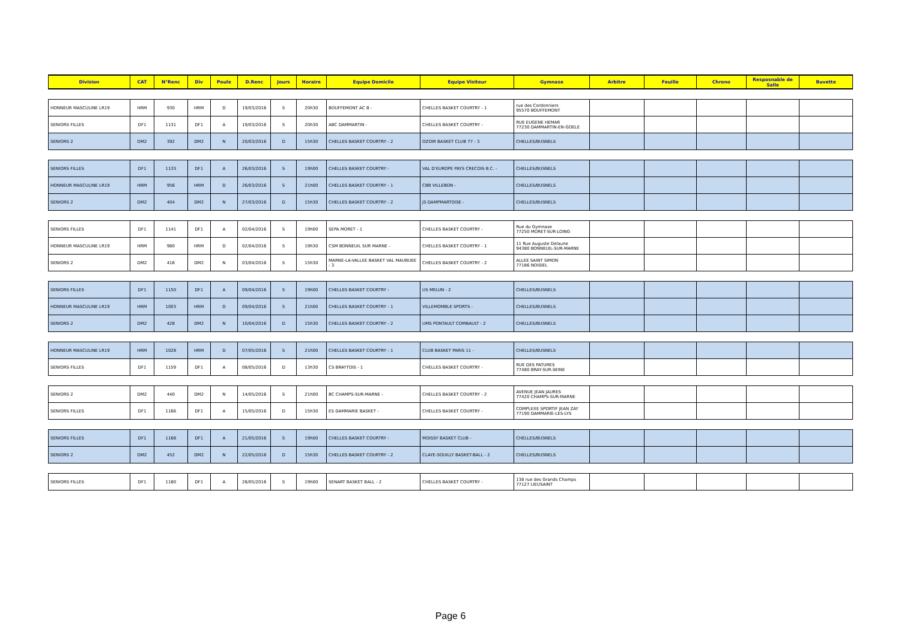| Division | CAT | N°Renc | Div | Poule | D.Renc | Jours | Horaire | Equipe Domicile | Equipe Visiteur | Gymnase | Arbitre | Feuille | Chrono | Resposnable de Salle | Buvette |
| --- | --- | --- | --- | --- | --- | --- | --- | --- | --- | --- | --- | --- | --- | --- | --- |
| HONNEUR MASCULINE LR19 | HRM | 930 | HRM | D | 19/03/2016 | S | 20h30 | BOUFFEMONT AC B - | CHELLES BASKET COURTRY - 1 | rue des Cordonniers 95570 BOUFFEMONT | | | | | |
| SENIORS FILLES | DF1 | 1131 | DF1 | A | 19/03/2016 | S | 20h30 | ABC DAMMARTIN - | CHELLES BASKET COURTRY - | RUE EUGENE HEMAR 77230 DAMMARTIN-EN-GOELE | | | | | |
| SENIORS 2 | DM2 | 392 | DM2 | N | 20/03/2016 | D | 15h30 | CHELLES BASKET COURTRY - 2 | OZOIR BASKET CLUB 77 - 3 | CHELLES/BUSNELS | | | | | |
| SENIORS FILLES | DF1 | 1133 | DF1 | A | 26/03/2016 | S | 19h00 | CHELLES BASKET COURTRY - | VAL D'EUROPE PAYS CRECOIS B.C. - | CHELLES/BUSNELS | | | | | |
| HONNEUR MASCULINE LR19 | HRM | 956 | HRM | D | 26/03/2016 | S | 21h00 | CHELLES BASKET COURTRY - 1 | CBB VILLEBON - | CHELLES/BUSNELS | | | | | |
| SENIORS 2 | DM2 | 404 | DM2 | N | 27/03/2016 | D | 15h30 | CHELLES BASKET COURTRY - 2 | JS DAMPMARTOISE - | CHELLES/BUSNELS | | | | | |
| SENIORS FILLES | DF1 | 1141 | DF1 | A | 02/04/2016 | S | 19h00 | SEPA MORET - 1 | CHELLES BASKET COURTRY - | Rue du Gymnase 77250 MORET-SUR-LOING | | | | | |
| HONNEUR MASCULINE LR19 | HRM | 980 | HRM | D | 02/04/2016 | S | 19h30 | CSM BONNEUIL SUR MARNE - | CHELLES BASKET COURTRY - 1 | 11 Rue Auguste Delaune 94380 BONNEUIL-SUR-MARNE | | | | | |
| SENIORS 2 | DM2 | 416 | DM2 | N | 03/04/2016 | S | 15h30 | MARNE-LA-VALLEE BASKET VAL MAUBUEE - 3 | CHELLES BASKET COURTRY - 2 | ALLEE SAINT SIMON 77186 NOISIEL | | | | | |
| SENIORS FILLES | DF1 | 1150 | DF1 | A | 09/04/2016 | S | 19h00 | CHELLES BASKET COURTRY - | US MELUN - 2 | CHELLES/BUSNELS | | | | | |
| HONNEUR MASCULINE LR19 | HRM | 1003 | HRM | D | 09/04/2016 | S | 21h00 | CHELLES BASKET COURTRY - 1 | VILLEMOMBLE SPORTS - | CHELLES/BUSNELS | | | | | |
| SENIORS 2 | DM2 | 428 | DM2 | N | 10/04/2016 | D | 15h30 | CHELLES BASKET COURTRY - 2 | UMS PONTAULT COMBAULT - 2 | CHELLES/BUSNELS | | | | | |
| HONNEUR MASCULINE LR19 | HRM | 1028 | HRM | D | 07/05/2016 | S | 21h00 | CHELLES BASKET COURTRY - 1 | CLUB BASKET PARIS 11 - | CHELLES/BUSNELS | | | | | |
| SENIORS FILLES | DF1 | 1159 | DF1 | A | 08/05/2016 | D | 13h30 | CS BRAYTOIS - 1 | CHELLES BASKET COURTRY - | RUE DES PATURES 77480 BRAY-SUR-SEINE | | | | | |
| SENIORS 2 | DM2 | 440 | DM2 | N | 14/05/2016 | S | 21h00 | BC CHAMPS-SUR-MARNE - | CHELLES BASKET COURTRY - 2 | AVENUE JEAN JAURES 77420 CHAMPS-SUR-MARNE | | | | | |
| SENIORS FILLES | DF1 | 1166 | DF1 | A | 15/05/2016 | D | 15h30 | ES DAMMARIE BASKET - | CHELLES BASKET COURTRY - | COMPLEXE SPORTIF JEAN ZAY 77190 DAMMARIE-LES-LYS | | | | | |
| SENIORS FILLES | DF1 | 1168 | DF1 | A | 21/05/2016 | S | 19h00 | CHELLES BASKET COURTRY - | MOISSY BASKET CLUB - | CHELLES/BUSNELS | | | | | |
| SENIORS 2 | DM2 | 452 | DM2 | N | 22/05/2016 | D | 15h30 | CHELLES BASKET COURTRY - 2 | CLAYE-SOUILLY BASKET-BALL - 2 | CHELLES/BUSNELS | | | | | |
| SENIORS FILLES | DF1 | 1180 | DF1 | A | 28/05/2016 | S | 19h00 | SENART BASKET BALL - 2 | CHELLES BASKET COURTRY - | 138 rue des Grands Champs 77127 LIEUSAINT | | | | | |
Page 6